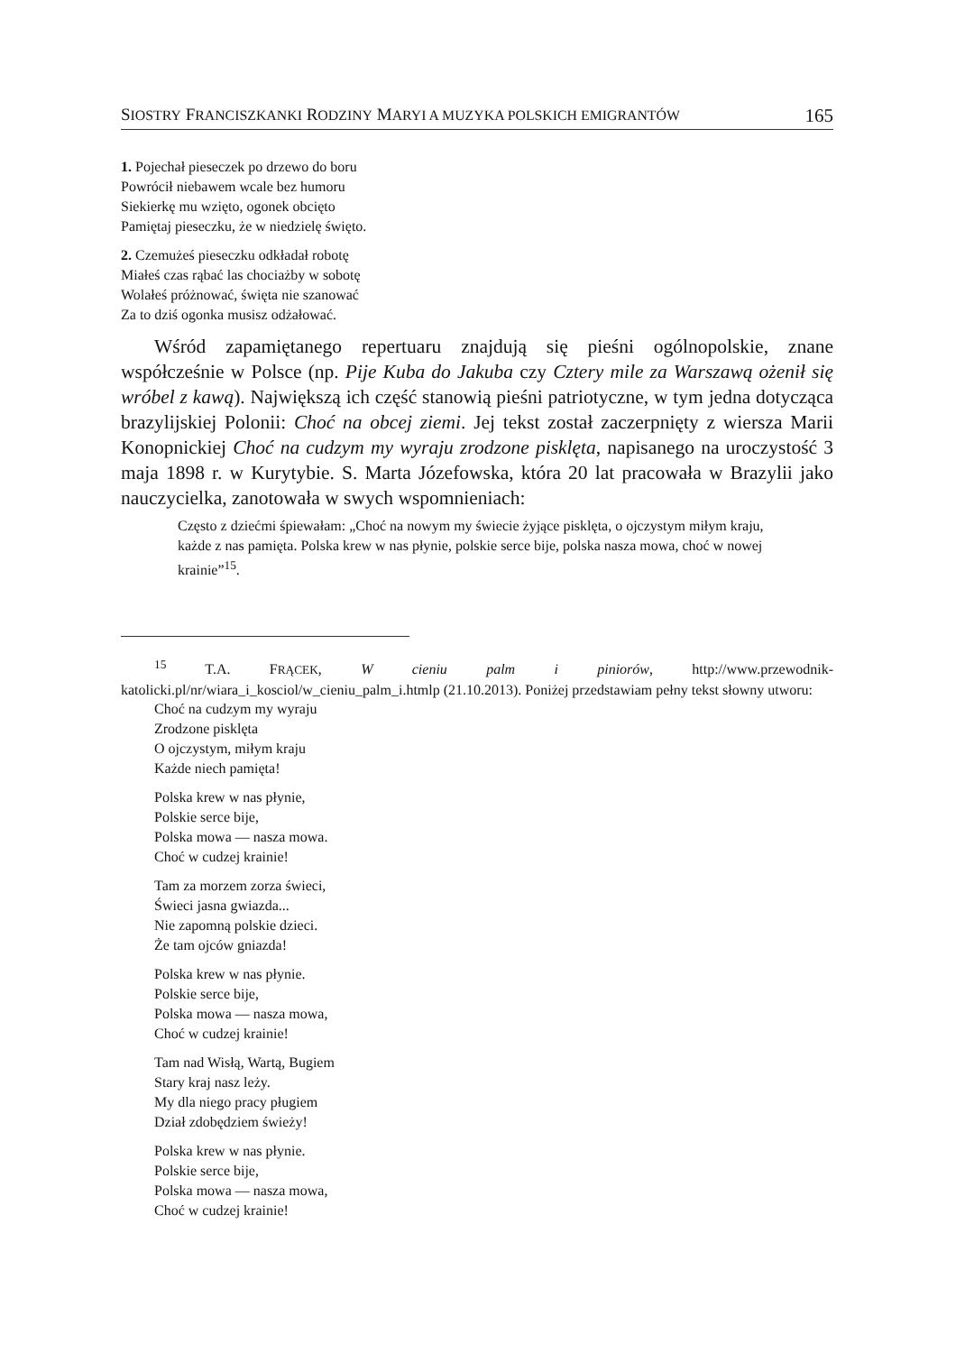SIOSTRY FRANCISZKANKI RODZINY MARYI A MUZYKA POLSKICH EMIGRANTÓW 165
1. Pojechał pieseczek po drzewo do boru
Powrócił niebawem wcale bez humoru
Siekierkę mu wzięto, ogonek obcięto
Pamiętaj pieseczku, że w niedzielę święto.
2. Czemużeś pieseczku odkładał robotę
Miałeś czas rąbać las chociażby w sobotę
Wolałeś próżnować, święta nie szanować
Za to dziś ogonka musisz odżałować.
Wśród zapamiętanego repertuaru znajdują się pieśni ogólnopolskie, znane współcześnie w Polsce (np. Pije Kuba do Jakuba czy Cztery mile za Warszawą ożenił się wróbel z kawą). Największą ich część stanowią pieśni patriotyczne, w tym jedna dotycząca brazylijskiej Polonii: Choć na obcej ziemi. Jej tekst został zaczerpnięty z wiersza Marii Konopnickiej Choć na cudzym my wyraju zrodzone pisklęta, napisanego na uroczystość 3 maja 1898 r. w Kurytybie. S. Marta Józefowska, która 20 lat pracowała w Brazylii jako nauczycielka, zanotowała w swych wspomnieniach:
Często z dziećmi śpiewałam: „Choć na nowym my świecie żyjące pisklęta, o ojczystym miłym kraju, każde z nas pamięta. Polska krew w nas płynie, polskie serce bije, polska nasza mowa, choć w nowej krainie”<sup>15</sup>.
<sup>15</sup> T.A. FRĄCEK, W cieniu palm i piniorów, http://www.przewodnik-katolicki.pl/nr/wiara_i_kosciol/w_cieniu_palm_i.htmlp (21.10.2013). Poniżej przedstawiam pełny tekst słowny utworu:
Choć na cudzym my wyraju
Zrodzone pisklęta
O ojczystym, miłym kraju
Każde niech pamięta!
Polska krew w nas płynie,
Polskie serce bije,
Polska mowa — nasza mowa.
Choć w cudzej krainie!
Tam za morzem zorza świeci,
Świeci jasna gwiazda...
Nie zapomną polskie dzieci.
Że tam ojców gniazda!
Polska krew w nas płynie.
Polskie serce bije,
Polska mowa — nasza mowa,
Choć w cudzej krainie!
Tam nad Wisłą, Wartą, Bugiem
Stary kraj nasz leży.
My dla niego pracy pługiem
Dział zdobędziem świeży!
Polska krew w nas płynie.
Polskie serce bije,
Polska mowa — nasza mowa,
Choć w cudzej krainie!